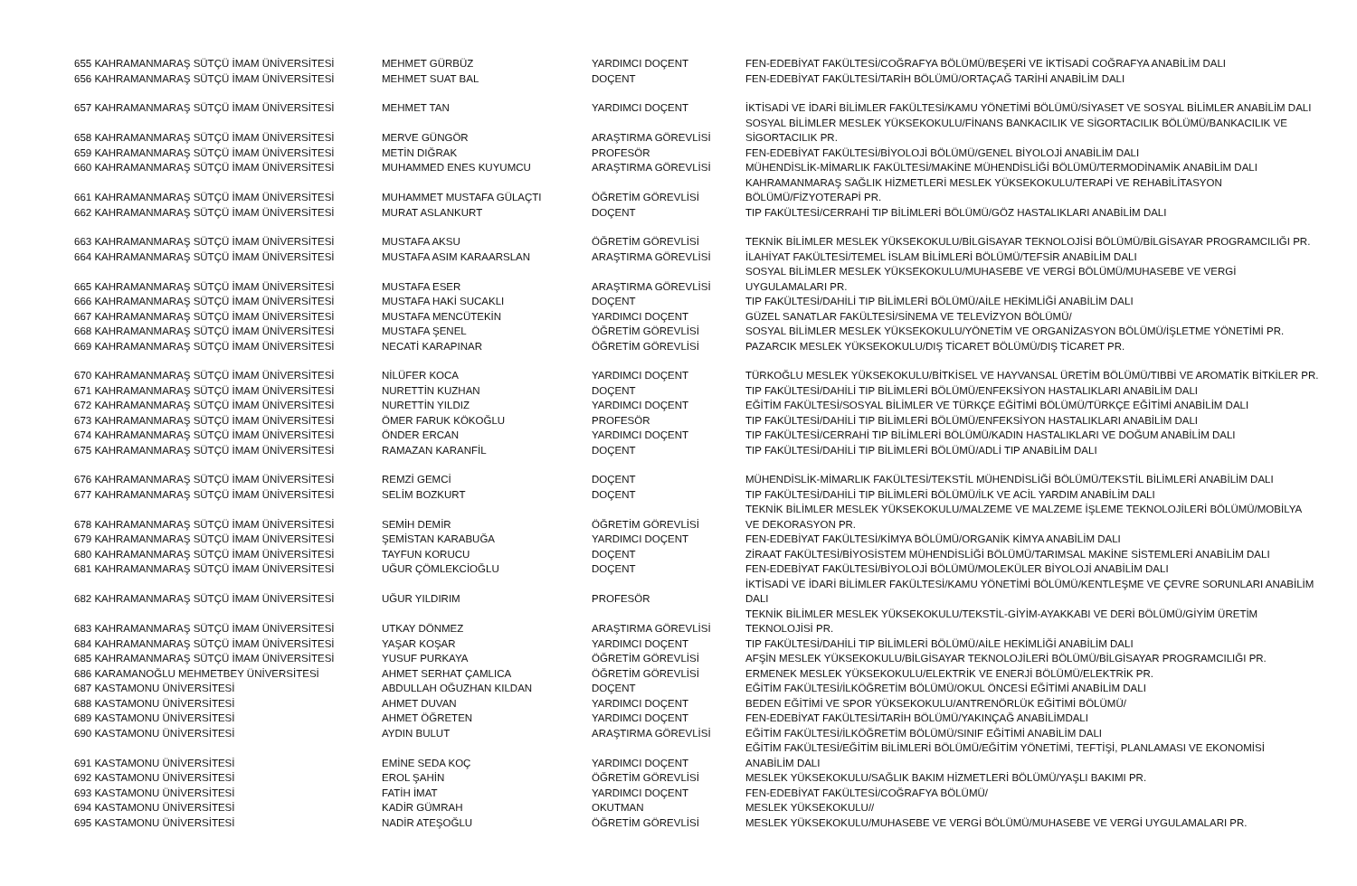| 655 KAHRAMANMARAŞ SÜTÇÜ İMAM ÜNİVERSİTESİ | MEHMET GÜRBÜZ | YARDIMCI DOÇENT | FEN-EDEBİYAT FAKÜLTESİ/COĞRAFYA BÖLÜMÜ/BEŞERİ VE İKTİSADİ COĞRAFYA ANABİLİM DALI |
| 656 KAHRAMANMARAŞ SÜTÇÜ İMAM ÜNİVERSİTESİ | MEHMET SUAT BAL | DOÇENT | FEN-EDEBİYAT FAKÜLTESİ/TARİH BÖLÜMÜ/ORTAÇAĞ TARİHİ ANABİLİM DALI |
| 657 KAHRAMANMARAŞ SÜTÇÜ İMAM ÜNİVERSİTESİ | MEHMET TAN | YARDIMCI DOÇENT | İKTİSADİ VE İDARİ BİLİMLER FAKÜLTESİ/KAMU YÖNETİMİ BÖLÜMÜ/SİYASET VE SOSYAL BİLİMLER ANABİLİM DALI |
| 658 KAHRAMANMARAŞ SÜTÇÜ İMAM ÜNİVERSİTESİ | MERVE GÜNGÖR | ARAŞTIRMA GÖREVLİSİ | SOSYAL BİLİMLER MESLEK YÜKSEKOKULU/FİNANS BANKACILIK VE SİGORTACILIK BÖLÜMÜ/BANKACILIK VE SİGORTACILIK PR. |
| 659 KAHRAMANMARAŞ SÜTÇÜ İMAM ÜNİVERSİTESİ | METİN DIĞRAK | PROFESÖR | FEN-EDEBİYAT FAKÜLTESİ/BİYOLOJİ BÖLÜMÜ/GENEL BİYOLOJİ ANABİLİM DALI |
| 660 KAHRAMANMARAŞ SÜTÇÜ İMAM ÜNİVERSİTESİ | MUHAMMED ENES KUYUMCU | ARAŞTIRMA GÖREVLİSİ | MÜHENDİSLİK-MİMARLIK FAKÜLTESİ/MAKİNE MÜHENDİSLİĞİ BÖLÜMÜ/TERMODİNAMİK ANABİLİM DALI |
| 661 KAHRAMANMARAŞ SÜTÇÜ İMAM ÜNİVERSİTESİ | MUHAMMET MUSTAFA GÜLAÇTI | ÖĞRETİM GÖREVLİSİ | KAHRAMANMARAŞ SAĞLIK HİZMETLERİ MESLEK YÜKSEKOKULU/TERAPİ VE REHABİLİTASYON BÖLÜMÜ/FİZYOTERAPİ PR. |
| 662 KAHRAMANMARAŞ SÜTÇÜ İMAM ÜNİVERSİTESİ | MURAT ASLANKURT | DOÇENT | TIP FAKÜLTESİ/CERRAHİ TIP BİLİMLERİ BÖLÜMÜ/GÖZ HASTALIKLARI ANABİLİM DALI |
| 663 KAHRAMANMARAŞ SÜTÇÜ İMAM ÜNİVERSİTESİ | MUSTAFA AKSU | ÖĞRETİM GÖREVLİSİ | TEKNİK BİLİMLER MESLEK YÜKSEKOKULU/BİLGİSAYAR TEKNOLOJİSİ BÖLÜMÜ/BİLGİSAYAR PROGRAMCILIĞI PR. |
| 664 KAHRAMANMARAŞ SÜTÇÜ İMAM ÜNİVERSİTESİ | MUSTAFA ASIM KARAARSLAN | ARAŞTIRMA GÖREVLİSİ | İLAHİYAT FAKÜLTESİ/TEMEL İSLAM BİLİMLERİ BÖLÜMÜ/TEFSİR ANABİLİM DALI |
| 665 KAHRAMANMARAŞ SÜTÇÜ İMAM ÜNİVERSİTESİ | MUSTAFA ESER | ARAŞTIRMA GÖREVLİSİ | SOSYAL BİLİMLER MESLEK YÜKSEKOKULU/MUHASEBE VE VERGİ BÖLÜMÜ/MUHASEBE VE VERGİ UYGULAMALARI PR. |
| 666 KAHRAMANMARAŞ SÜTÇÜ İMAM ÜNİVERSİTESİ | MUSTAFA HAKİ SUCAKLI | DOÇENT | TIP FAKÜLTESİ/DAHİLİ TIP BİLİMLERİ BÖLÜMÜ/AİLE HEKİMLİĞİ ANABİLİM DALI |
| 667 KAHRAMANMARAŞ SÜTÇÜ İMAM ÜNİVERSİTESİ | MUSTAFA MENCÜTEKİN | YARDIMCI DOÇENT | GÜZEL SANATLAR FAKÜLTESİ/SİNEMA VE TELEVİZYON BÖLÜMÜ/ |
| 668 KAHRAMANMARAŞ SÜTÇÜ İMAM ÜNİVERSİTESİ | MUSTAFA ŞENEL | ÖĞRETİM GÖREVLİSİ | SOSYAL BİLİMLER MESLEK YÜKSEKOKULU/YÖNETİM VE ORGANİZASYON BÖLÜMÜ/İŞLETME YÖNETİMİ PR. |
| 669 KAHRAMANMARAŞ SÜTÇÜ İMAM ÜNİVERSİTESİ | NECATİ KARAPINAR | ÖĞRETİM GÖREVLİSİ | PAZARCIK MESLEK YÜKSEKOKULU/DIŞ TİCARET BÖLÜMÜ/DIŞ TİCARET PR. |
| 670 KAHRAMANMARAŞ SÜTÇÜ İMAM ÜNİVERSİTESİ | NİLÜFER KOCA | YARDIMCI DOÇENT | TÜRKOĞLU MESLEK YÜKSEKOKULU/BİTKİSEL VE HAYVANSAL ÜRETİM BÖLÜMÜ/TIBBİ VE AROMATİK BİTKİLER PR. |
| 671 KAHRAMANMARAŞ SÜTÇÜ İMAM ÜNİVERSİTESİ | NURETTİN KUZHAN | DOÇENT | TIP FAKÜLTESİ/DAHİLİ TIP BİLİMLERİ BÖLÜMÜ/ENFEKSİYON HASTALIKLARI ANABİLİM DALI |
| 672 KAHRAMANMARAŞ SÜTÇÜ İMAM ÜNİVERSİTESİ | NURETTİN YILDIZ | YARDIMCI DOÇENT | EĞİTİM FAKÜLTESİ/SOSYAL BİLİMLER VE TÜRKÇE EĞİTİMİ BÖLÜMÜ/TÜRKÇE EĞİTİMİ ANABİLİM DALI |
| 673 KAHRAMANMARAŞ SÜTÇÜ İMAM ÜNİVERSİTESİ | ÖMER FARUK KÖKOĞLU | PROFESÖR | TIP FAKÜLTESİ/DAHİLİ TIP BİLİMLERİ BÖLÜMÜ/ENFEKSİYON HASTALIKLARI ANABİLİM DALI |
| 674 KAHRAMANMARAŞ SÜTÇÜ İMAM ÜNİVERSİTESİ | ÖNDER ERCAN | YARDIMCI DOÇENT | TIP FAKÜLTESİ/CERRAHİ TIP BİLİMLERİ BÖLÜMÜ/KADIN HASTALIKLARI VE DOĞUM ANABİLİM DALI |
| 675 KAHRAMANMARAŞ SÜTÇÜ İMAM ÜNİVERSİTESİ | RAMAZAN KARANFİL | DOÇENT | TIP FAKÜLTESİ/DAHİLİ TIP BİLİMLERİ BÖLÜMÜ/ADLİ TIP ANABİLİM DALI |
| 676 KAHRAMANMARAŞ SÜTÇÜ İMAM ÜNİVERSİTESİ | REMZİ GEMCİ | DOÇENT | MÜHENDİSLİK-MİMARLIK FAKÜLTESİ/TEKSTİL MÜHENDİSLİĞİ BÖLÜMÜ/TEKSTİL BİLİMLERİ ANABİLİM DALI |
| 677 KAHRAMANMARAŞ SÜTÇÜ İMAM ÜNİVERSİTESİ | SELİM BOZKURT | DOÇENT | TIP FAKÜLTESİ/DAHİLİ TIP BİLİMLERİ BÖLÜMÜ/İLK VE ACİL YARDIM ANABİLİM DALI |
| 678 KAHRAMANMARAŞ SÜTÇÜ İMAM ÜNİVERSİTESİ | SEMİH DEMİR | ÖĞRETİM GÖREVLİSİ | TEKNİK BİLİMLER MESLEK YÜKSEKOKULU/MALZEME VE MALZEME İŞLEME TEKNOLOJİLERİ BÖLÜMÜ/MOBİLYA VE DEKORASYON PR. |
| 679 KAHRAMANMARAŞ SÜTÇÜ İMAM ÜNİVERSİTESİ | ŞEMİSTAN KARABUĞA | YARDIMCI DOÇENT | FEN-EDEBİYAT FAKÜLTESİ/KİMYA BÖLÜMÜ/ORGANİK KİMYA ANABİLİM DALI |
| 680 KAHRAMANMARAŞ SÜTÇÜ İMAM ÜNİVERSİTESİ | TAYFUN KORUCU | DOÇENT | ZİRAAT FAKÜLTESİ/BİYOSİSTEM MÜHENDİSLİĞİ BÖLÜMÜ/TARIMSAL MAKİNE SİSTEMLERİ ANABİLİM DALI |
| 681 KAHRAMANMARAŞ SÜTÇÜ İMAM ÜNİVERSİTESİ | UĞUR ÇÖMLEKCİOĞLU | DOÇENT | FEN-EDEBİYAT FAKÜLTESİ/BİYOLOJİ BÖLÜMÜ/MOLEKÜLER BİYOLOJİ ANABİLİM DALI |
| 682 KAHRAMANMARAŞ SÜTÇÜ İMAM ÜNİVERSİTESİ | UĞUR YILDIRIM | PROFESÖR | İKTİSADİ VE İDARİ BİLİMLER FAKÜLTESİ/KAMU YÖNETİMİ BÖLÜMÜ/KENTLEŞME VE ÇEVRE SORUNLARI ANABİLİM DALI |
| 683 KAHRAMANMARAŞ SÜTÇÜ İMAM ÜNİVERSİTESİ | UTKAY DÖNMEZ | ARAŞTIRMA GÖREVLİSİ | TEKNİK BİLİMLER MESLEK YÜKSEKOKULU/TEKSTİL-GİYİM-AYAKKABI VE DERİ BÖLÜMÜ/GİYİM ÜRETİM TEKNOLOJİSİ PR. |
| 684 KAHRAMANMARAŞ SÜTÇÜ İMAM ÜNİVERSİTESİ | YAŞAR KOŞAR | YARDIMCI DOÇENT | TIP FAKÜLTESİ/DAHİLİ TIP BİLİMLERİ BÖLÜMÜ/AİLE HEKİMLİĞİ ANABİLİM DALI |
| 685 KAHRAMANMARAŞ SÜTÇÜ İMAM ÜNİVERSİTESİ | YUSUF PURKAYA | ÖĞRETİM GÖREVLİSİ | AFŞİN MESLEK YÜKSEKOKULU/BİLGİSAYAR TEKNOLOJİLERİ BÖLÜMÜ/BİLGİSAYAR PROGRAMCILIĞI PR. |
| 686 KARAMANOĞLU MEHMETBEY ÜNİVERSİTESİ | AHMET SERHAT ÇAMLICA | ÖĞRETİM GÖREVLİSİ | ERMENEK MESLEK YÜKSEKOKULU/ELEKTRİK VE ENERJİ BÖLÜMÜ/ELEKTRİK PR. |
| 687 KASTAMONU ÜNİVERSİTESİ | ABDULLAH OĞUZHAN KILDAN | DOÇENT | EĞİTİM FAKÜLTESİ/İLKÖĞRETİM BÖLÜMÜ/OKUL ÖNCESİ EĞİTİMİ ANABİLİM DALI |
| 688 KASTAMONU ÜNİVERSİTESİ | AHMET DUVAN | YARDIMCI DOÇENT | BEDEN EĞİTİMİ VE SPOR YÜKSEKOKULU/ANTRENÖRLÜK EĞİTİMİ BÖLÜMÜ/ |
| 689 KASTAMONU ÜNİVERSİTESİ | AHMET ÖĞRETEN | YARDIMCI DOÇENT | FEN-EDEBİYAT FAKÜLTESİ/TARİH BÖLÜMÜ/YAKINÇAĞ ANABİLİMDALI |
| 690 KASTAMONU ÜNİVERSİTESİ | AYDIN BULUT | ARAŞTIRMA GÖREVLİSİ | EĞİTİM FAKÜLTESİ/İLKÖĞRETİM BÖLÜMÜ/SINIF EĞİTİMİ ANABİLİM DALI |
| 691 KASTAMONU ÜNİVERSİTESİ | EMİNE SEDA KOÇ | YARDIMCI DOÇENT | EĞİTİM FAKÜLTESİ/EĞİTİM BİLİMLERİ BÖLÜMÜ/EĞİTİM YÖNETİMİ, TEFTİŞİ, PLANLAMASI VE EKONOMİSİ ANABİLİM DALI |
| 692 KASTAMONU ÜNİVERSİTESİ | EROL ŞAHİN | ÖĞRETİM GÖREVLİSİ | MESLEK YÜKSEKOKULU/SAĞLIK BAKIM HİZMETLERİ BÖLÜMÜ/YAŞLI BAKIMI PR. |
| 693 KASTAMONU ÜNİVERSİTESİ | FATİH İMAT | YARDIMCI DOÇENT | FEN-EDEBİYAT FAKÜLTESİ/COĞRAFYA BÖLÜMÜ/ |
| 694 KASTAMONU ÜNİVERSİTESİ | KADİR GÜMRAH | OKUTMAN | MESLEK YÜKSEKOKULU// |
| 695 KASTAMONU ÜNİVERSİTESİ | NADİR ATEŞOĞLU | ÖĞRETİM GÖREVLİSİ | MESLEK YÜKSEKOKULU/MUHASEBE VE VERGİ BÖLÜMÜ/MUHASEBE VE VERGİ UYGULAMALARI PR. |